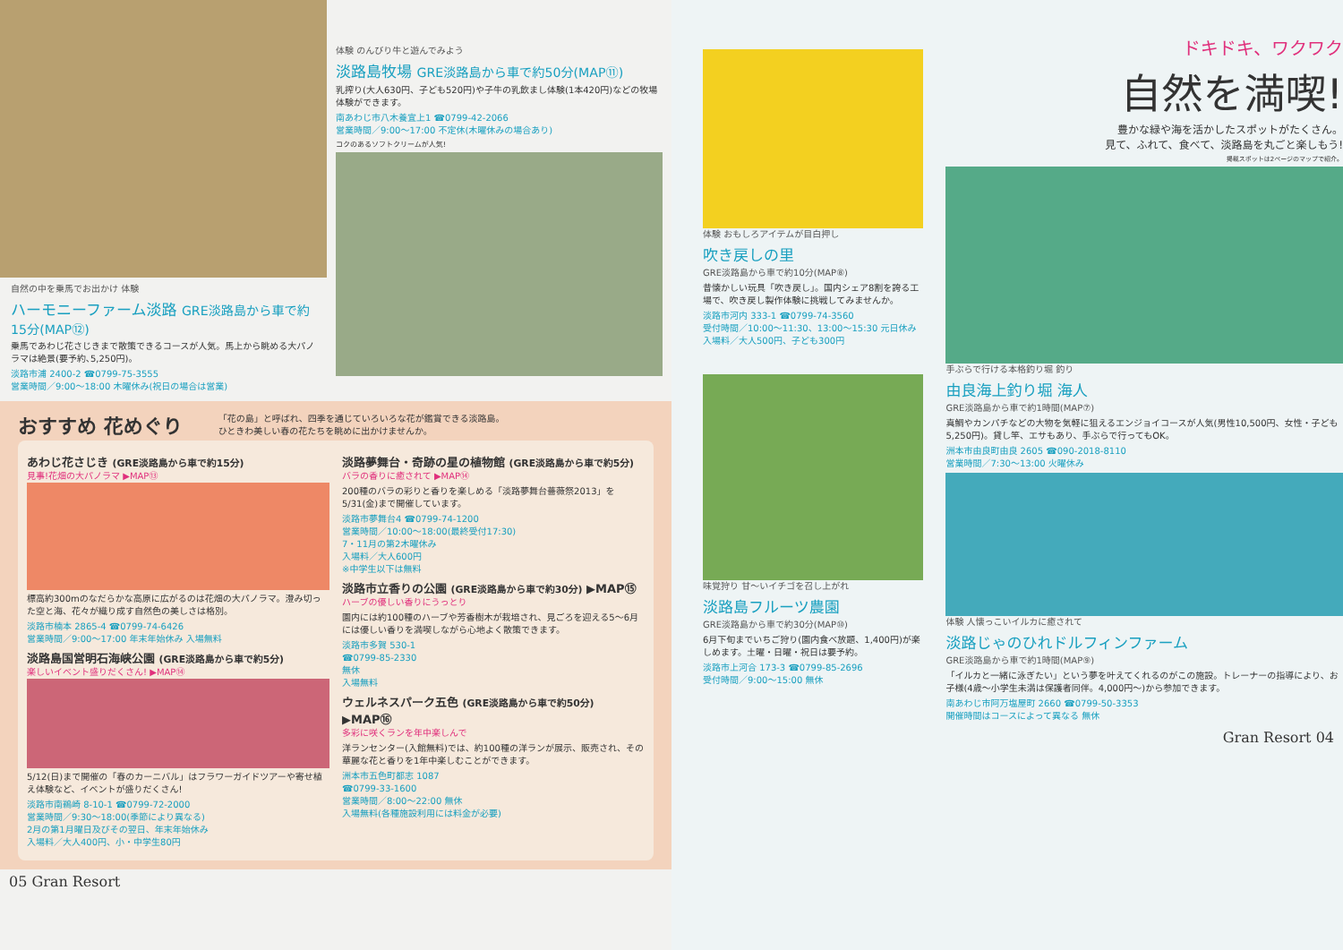自然の中を乗馬でお出かけ 体験
ハーモニーファーム淡路 GRE淡路島から車で約15分(MAP⑫)
乗馬であわじ花さじきまで散策できるコースが人気。馬上から眺める大パノラマは絶景(要予約､5,250円)。
淡路市浦 2400-2 ☎0799-75-3555
営業時間／9:00～18:00 木曜休み(祝日の場合は営業)
体験 のんびり牛と遊んでみよう
淡路島牧場 GRE淡路島から車で約50分(MAP⑪)
乳搾り(大人630円、子ども520円)や子牛の乳飲まし体験(1本420円)などの牧場体験ができます。
南あわじ市八木養宜上1 ☎0799-42-2066
営業時間／9:00～17:00 不定休(木曜休みの場合あり)
コクのあるソフトクリームが人気!
おすすめ 花めぐり
「花の島」と呼ばれ、四季を通じていろいろな花が鑑賞できる淡路島。
ひときわ美しい春の花たちを眺めに出かけませんか。
あわじ花さじき (GRE淡路島から車で約15分)
見事!花畑の大パノラマ ▶MAP⑬
標高約300mのなだらかな高原に広がるのは花畑の大パノラマ。澄み切った空と海、花々が織り成す自然色の美しさは格別。
淡路市楠本 2865-4 ☎0799-74-6426
営業時間／9:00～17:00 年末年始休み 入場無料
淡路島国営明石海峡公園 (GRE淡路島から車で約5分)
楽しいイベント盛りだくさん! ▶MAP⑭
5/12(日)まで開催の「春のカーニバル」はフラワーガイドツアーや寄せ植え体験など、イベントが盛りだくさん!
淡路市南鵜崎 8-10-1 ☎0799-72-2000
営業時間／9:30～18:00(季節により異なる)
2月の第1月曜日及びその翌日、年末年始休み
入場料／大人400円、小・中学生80円
淡路夢舞台・奇跡の星の植物館 (GRE淡路島から車で約5分)
バラの香りに癒されて ▶MAP⑭
200種のバラの彩りと香りを楽しめる「淡路夢舞台薔薇祭2013」を5/31(金)まで開催しています。
淡路市夢舞台4 ☎0799-74-1200
営業時間／10:00～18:00(最終受付17:30)
7・11月の第2木曜休み
入場料／大人600円
※中学生以下は無料
淡路市立香りの公園 (GRE淡路島から車で約30分) ▶MAP⑮
ハーブの優しい香りにうっとり
園内には約100種のハーブや芳香樹木が栽培され、見ごろを迎える5～6月には優しい香りを満喫しながら心地よく散策できます。
淡路市多賀 530-1
☎0799-85-2330
無休
入場無料
ウェルネスパーク五色 (GRE淡路島から車で約50分) ▶MAP⑯
多彩に咲くランを年中楽しんで
洋ランセンター(入館無料)では、約100種の洋ランが展示、販売され、その華麗な花と香りを1年中楽しむことができます。
洲本市五色町都志 1087
☎0799-33-1600
営業時間／8:00～22:00 無休
入場無料(各種施設利用には料金が必要)
05 Gran Resort
体験 おもしろアイテムが目白押し
吹き戻しの里
GRE淡路島から車で約10分(MAP⑧)
昔懐かしい玩具「吹き戻し」。国内シェア8割を誇る工場で、吹き戻し製作体験に挑戦してみませんか。
淡路市河内 333-1 ☎0799-74-3560
受付時間／10:00～11:30、13:00～15:30 元日休み
入場料／大人500円、子ども300円
味覚狩り 甘～いイチゴを召し上がれ
淡路島フルーツ農園
GRE淡路島から車で約30分(MAP⑩)
6月下旬までいちご狩り(園内食べ放題、1,400円)が楽しめます。土曜・日曜・祝日は要予約。
淡路市上河合 173-3 ☎0799-85-2696
受付時間／9:00～15:00 無休
ドキドキ、ワクワク
自然を満喫!
豊かな緑や海を活かしたスポットがたくさん。
見て、ふれて、食べて、淡路島を丸ごと楽しもう!
掲載スポットは2ページのマップで紹介。
手ぶらで行ける本格釣り堀 釣り
由良海上釣り堀 海人
GRE淡路島から車で約1時間(MAP⑦)
真鯛やカンパチなどの大物を気軽に狙えるエンジョイコースが人気(男性10,500円、女性・子ども5,250円)。貸し竿、エサもあり、手ぶらで行ってもOK。
洲本市由良町由良 2605 ☎090-2018-8110
営業時間／7:30～13:00 火曜休み
体験 人懐っこいイルカに癒されて
淡路じゃのひれドルフィンファーム
GRE淡路島から車で約1時間(MAP⑨)
「イルカと一緒に泳ぎたい」という夢を叶えてくれるのがこの施設。トレーナーの指導により、お子様(4歳～小学生未満は保護者同伴。4,000円～)から参加できます。
南あわじ市阿万塩屋町 2660 ☎0799-50-3353
開催時間はコースによって異なる 無休
Gran Resort 04